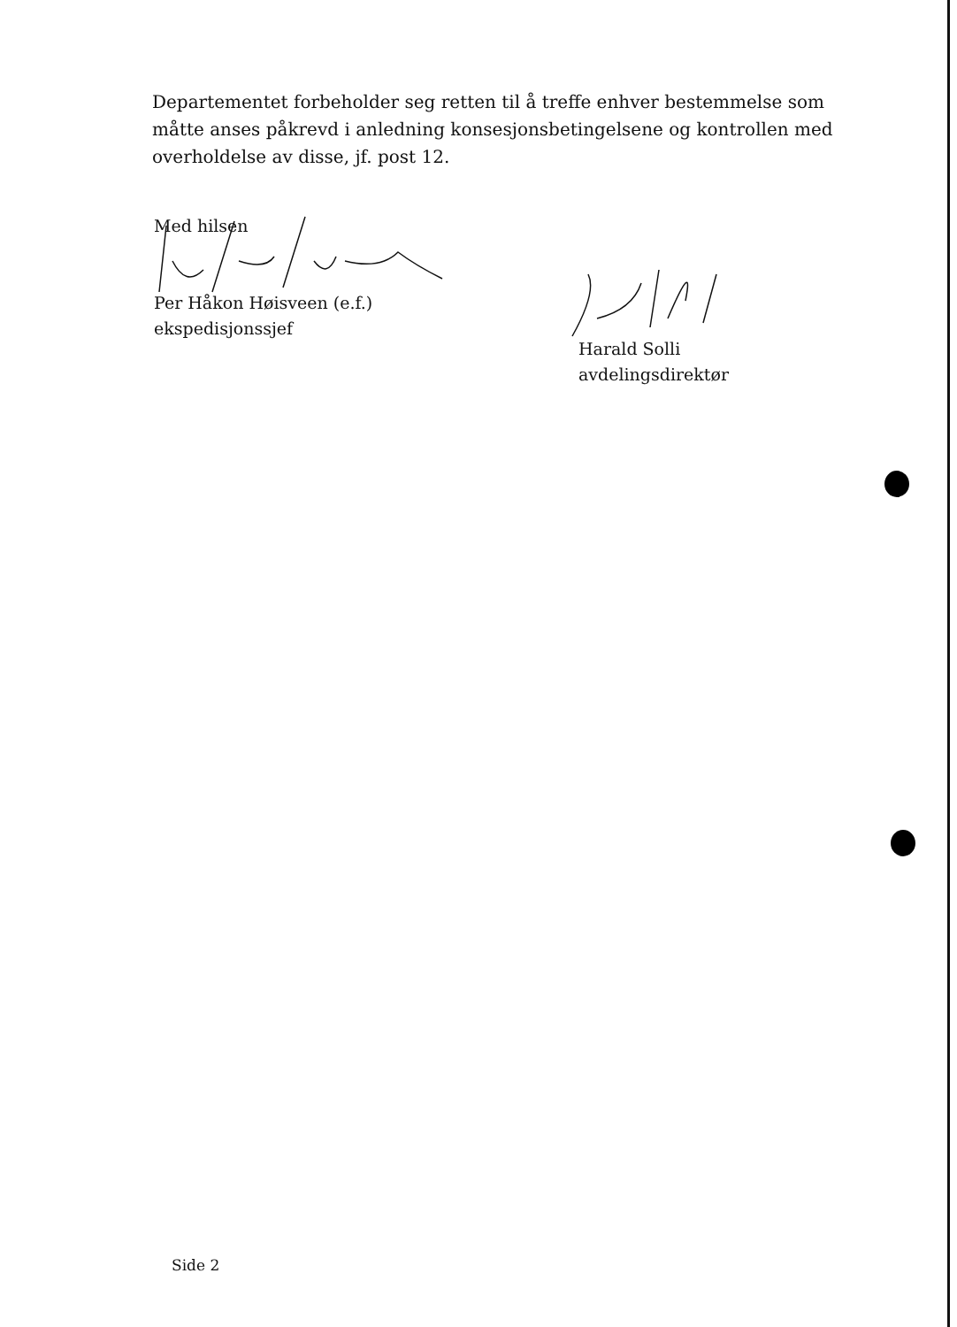Departementet forbeholder seg retten til å treffe enhver bestemmelse som måtte anses påkrevd i anledning konsesjonsbetingelsene og kontrollen med overholdelse av disse, jf. post 12.
Med hilsen
Per Håkon Høisveen (e.f.)
ekspedisjonssjef
Harald Solli
avdelingsdirektør
Side 2